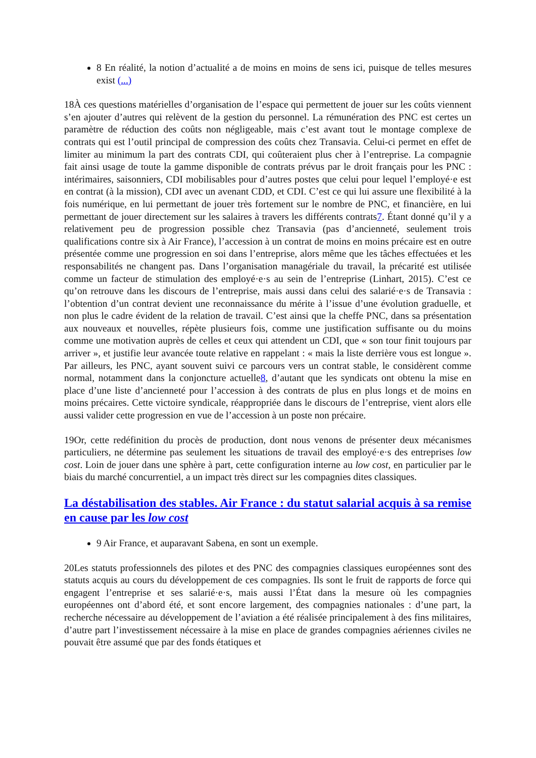8 En réalité, la notion d’actualité a de moins en moins de sens ici, puisque de telles mesures exist (...)
18À ces questions matérielles d’organisation de l’espace qui permettent de jouer sur les coûts viennent s’en ajouter d’autres qui relèvent de la gestion du personnel. La rémunération des PNC est certes un paramètre de réduction des coûts non négligeable, mais c’est avant tout le montage complexe de contrats qui est l’outil principal de compression des coûts chez Transavia. Celui-ci permet en effet de limiter au minimum la part des contrats CDI, qui coûteraient plus cher à l’entreprise. La compagnie fait ainsi usage de toute la gamme disponible de contrats prévus par le droit français pour les PNC : intérimaires, saisonniers, CDI mobilisables pour d’autres postes que celui pour lequel l’employé·e est en contrat (à la mission), CDI avec un avenant CDD, et CDI. C’est ce qui lui assure une flexibilité à la fois numérique, en lui permettant de jouer très fortement sur le nombre de PNC, et financière, en lui permettant de jouer directement sur les salaires à travers les différents contrats7. Étant donné qu’il y a relativement peu de progression possible chez Transavia (pas d’ancienneté, seulement trois qualifications contre six à Air France), l’accession à un contrat de moins en moins précaire est en outre présentée comme une progression en soi dans l’entreprise, alors même que les tâches effectuées et les responsabilités ne changent pas. Dans l’organisation managériale du travail, la précarité est utilisée comme un facteur de stimulation des employé·e·s au sein de l’entreprise (Linhart, 2015). C’est ce qu’on retrouve dans les discours de l’entreprise, mais aussi dans celui des salarié·e·s de Transavia : l’obtention d’un contrat devient une reconnaissance du mérite à l’issue d’une évolution graduelle, et non plus le cadre évident de la relation de travail. C’est ainsi que la cheffe PNC, dans sa présentation aux nouveaux et nouvelles, répète plusieurs fois, comme une justification suffisante ou du moins comme une motivation auprès de celles et ceux qui attendent un CDI, que « son tour finit toujours par arriver », et justifie leur avancée toute relative en rappelant : « mais la liste derrière vous est longue ». Par ailleurs, les PNC, ayant souvent suivi ce parcours vers un contrat stable, le considèrent comme normal, notamment dans la conjoncture actuelle8, d’autant que les syndicats ont obtenu la mise en place d’une liste d’ancienneté pour l’accession à des contrats de plus en plus longs et de moins en moins précaires. Cette victoire syndicale, réappropriée dans le discours de l’entreprise, vient alors elle aussi valider cette progression en vue de l’accession à un poste non précaire.
19Or, cette redéfinition du procès de production, dont nous venons de présenter deux mécanismes particuliers, ne détermine pas seulement les situations de travail des employé·e·s des entreprises low cost. Loin de jouer dans une sphère à part, cette configuration interne au low cost, en particulier par le biais du marché concurrentiel, a un impact très direct sur les compagnies dites classiques.
La déstabilisation des stables. Air France : du statut salarial acquis à sa remise en cause par les low cost
9 Air France, et auparavant Sabena, en sont un exemple.
20Les statuts professionnels des pilotes et des PNC des compagnies classiques européennes sont des statuts acquis au cours du développement de ces compagnies. Ils sont le fruit de rapports de force qui engagent l’entreprise et ses salarié·e·s, mais aussi l’État dans la mesure où les compagnies européennes ont d’abord été, et sont encore largement, des compagnies nationales : d’une part, la recherche nécessaire au développement de l’aviation a été réalisée principalement à des fins militaires, d’autre part l’investissement nécessaire à la mise en place de grandes compagnies aériennes civiles ne pouvait être assumé que par des fonds étatiques et